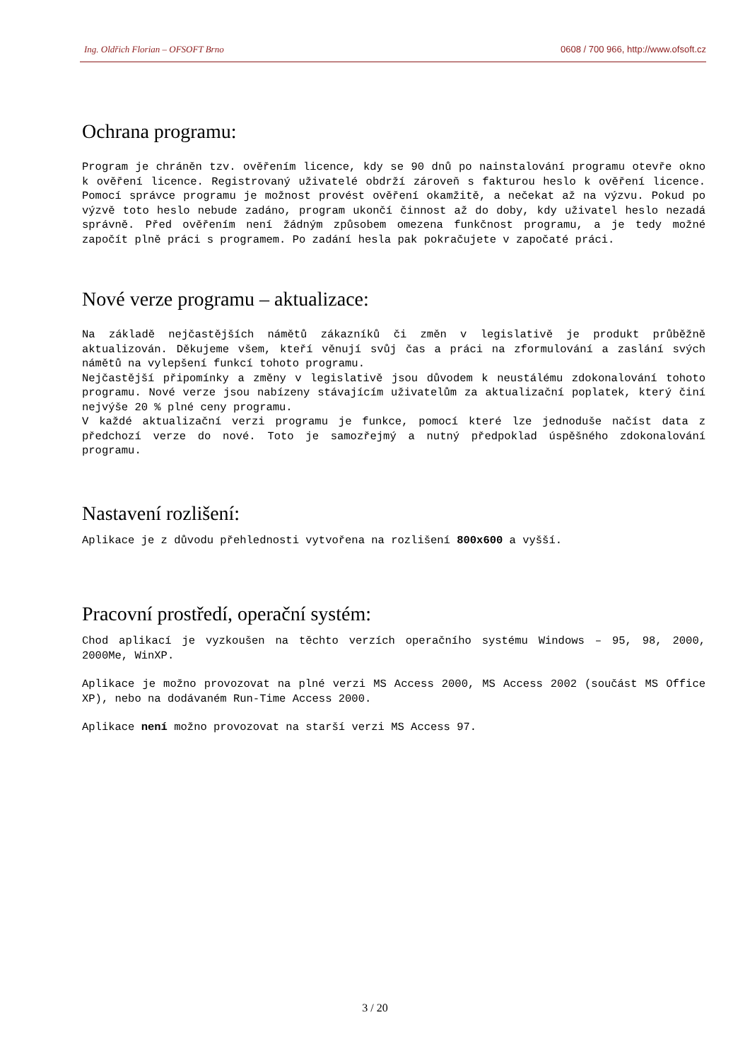Ing. Oldřich Florian – OFSOFT Brno 0608 / 700 966, http://www.ofsoft.cz
Ochrana programu:
Program je chráněn tzv. ověřením licence, kdy se 90 dnů po nainstalování programu otevře okno k ověření licence. Registrovaný uživatelé obdrží zároveň s fakturou heslo k ověření licence. Pomocí správce programu je možnost provést ověření okamžitě, a nečekat až na výzvu. Pokud po výzvě toto heslo nebude zadáno, program ukončí činnost až do doby, kdy uživatel heslo nezadá správně. Před ověřením není žádným způsobem omezena funkčnost programu, a je tedy možné započít plně práci s programem. Po zadání hesla pak pokračujete v započaté práci.
Nové verze programu – aktualizace:
Na základě nejčastějších námětů zákazníků či změn v legislativě je produkt průběžně aktualizován. Děkujeme všem, kteří věnují svůj čas a práci na zformulování a zaslání svých námětů na vylepšení funkcí tohoto programu.
Nejčastější připomínky a změny v legislativě jsou důvodem k neustálému zdokonalování tohoto programu. Nové verze jsou nabízeny stávajícím uživatelům za aktualizační poplatek, který činí nejvýše 20 % plné ceny programu.
V každé aktualizační verzi programu je funkce, pomocí které lze jednoduše načíst data z předchozí verze do nové. Toto je samozřejmý a nutný předpoklad úspěšného zdokonalování programu.
Nastavení rozlišení:
Aplikace je z důvodu přehlednosti vytvořena na rozlišení 800x600 a vyšší.
Pracovní prostředí, operační systém:
Chod aplikací je vyzkoušen na těchto verzích operačního systému Windows – 95, 98, 2000, 2000Me, WinXP.
Aplikace je možno provozovat na plné verzi MS Access 2000, MS Access 2002 (součást MS Office XP), nebo na dodávaném Run-Time Access 2000.
Aplikace není možno provozovat na starší verzi MS Access 97.
3 / 20